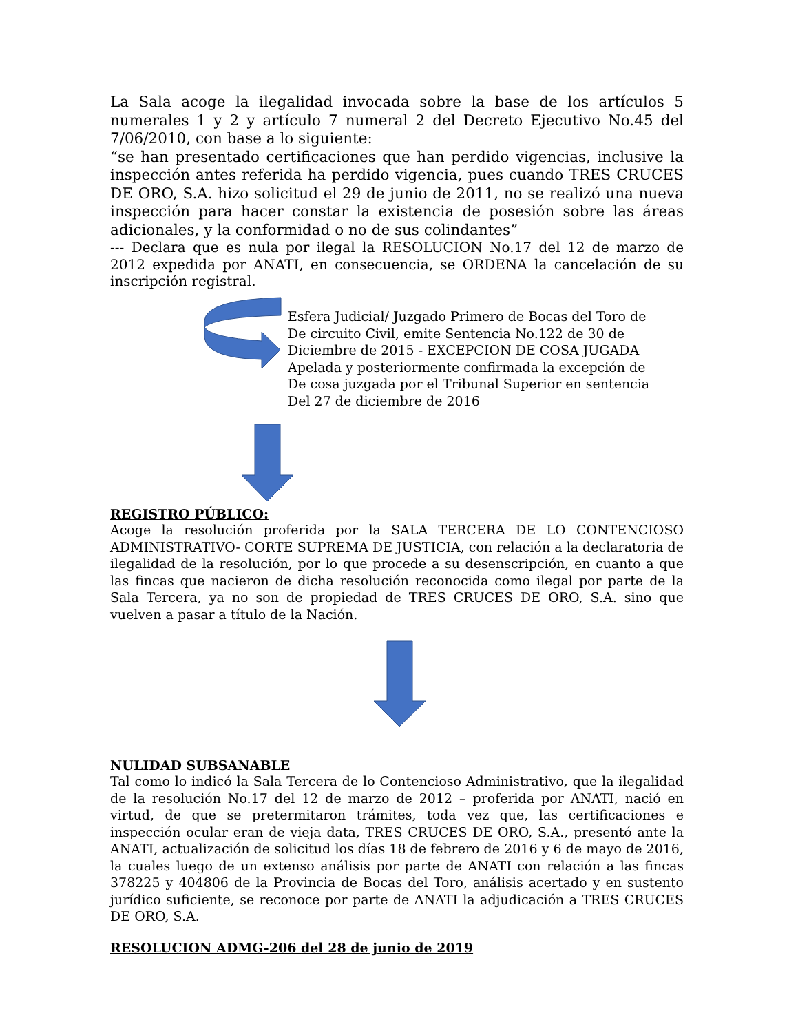La Sala acoge la ilegalidad invocada sobre la base de los artículos 5 numerales 1 y 2 y artículo 7 numeral 2 del Decreto Ejecutivo No.45 del 7/06/2010, con base a lo siguiente:
“se han presentado certificaciones que han perdido vigencias, inclusive la inspección antes referida ha perdido vigencia, pues cuando TRES CRUCES DE ORO, S.A. hizo solicitud el 29 de junio de 2011, no se realizó una nueva inspección para hacer constar la existencia de posesión sobre las áreas adicionales, y la conformidad o no de sus colindantes”
--- Declara que es nula por ilegal la RESOLUCION No.17 del 12 de marzo de 2012 expedida por ANATI, en consecuencia, se ORDENA la cancelación de su inscripción registral.
Esfera Judicial/ Juzgado Primero de Bocas del Toro de
De circuito Civil, emite Sentencia No.122 de 30 de
Diciembre de 2015 - EXCEPCION DE COSA JUGADA
Apelada y posteriormente confirmada la excepción de
De cosa juzgada por el Tribunal Superior en sentencia
Del 27 de diciembre de 2016
REGISTRO PÚBLICO:
Acoge la resolución proferida por la SALA TERCERA DE LO CONTENCIOSO ADMINISTRATIVO- CORTE SUPREMA DE JUSTICIA, con relación a la declaratoria de ilegalidad de la resolución, por lo que procede a su desenscripción, en cuanto a que las fincas que nacieron de dicha resolución reconocida como ilegal por parte de la Sala Tercera, ya no son de propiedad de TRES CRUCES DE ORO, S.A. sino que vuelven a pasar a título de la Nación.
NULIDAD SUBSANABLE
Tal como lo indicó la Sala Tercera de lo Contencioso Administrativo, que la ilegalidad de la resolución No.17 del 12 de marzo de 2012 – proferida por ANATI, nació en virtud, de que se pretermitaron trámites, toda vez que, las certificaciones e inspección ocular eran de vieja data, TRES CRUCES DE ORO, S.A., presentó ante la ANATI, actualización de solicitud los días 18 de febrero de 2016 y 6 de mayo de 2016, la cuales luego de un extenso análisis por parte de ANATI con relación a las fincas 378225 y 404806 de la Provincia de Bocas del Toro, análisis acertado y en sustento jurídico suficiente, se reconoce por parte de ANATI la adjudicación a TRES CRUCES DE ORO, S.A.
RESOLUCION ADMG-206 del 28 de junio de 2019